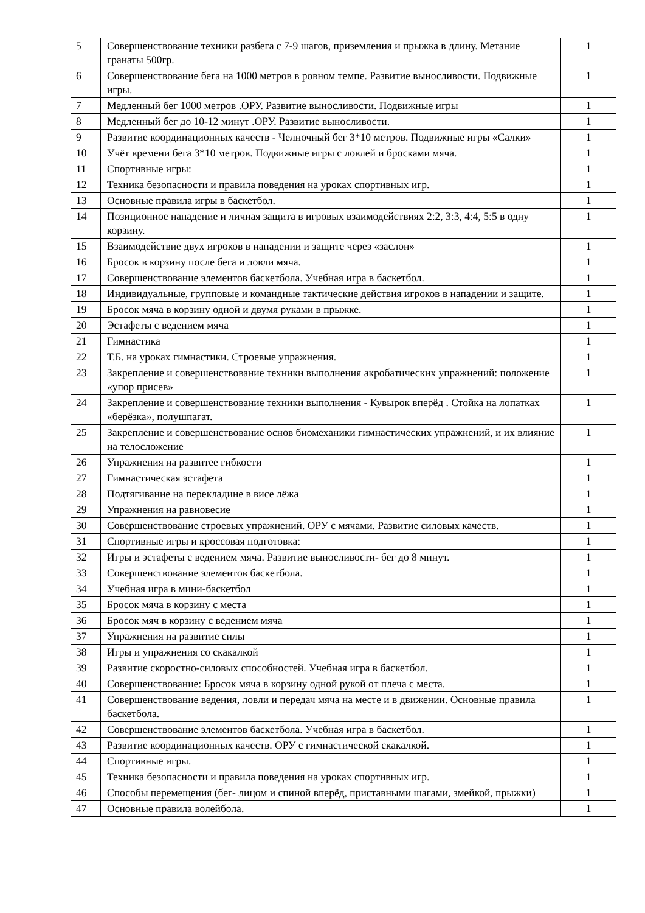| 5 | Совершенствование техники разбега с 7-9 шагов, приземления и прыжка в длину. Метание гранаты 500гр. | 1 |
| 6 | Совершенствование бега на 1000 метров в ровном темпе. Развитие выносливости. Подвижные игры. | 1 |
| 7 | Медленный бег 1000 метров .ОРУ. Развитие выносливости. Подвижные игры | 1 |
| 8 | Медленный бег до 10-12 минут .ОРУ. Развитие выносливости. | 1 |
| 9 | Развитие координационных качеств - Челночный бег 3*10 метров. Подвижные игры «Салки» | 1 |
| 10 | Учёт времени бега 3*10 метров. Подвижные игры с ловлей и бросками мяча. | 1 |
| 11 | Спортивные игры: | 1 |
| 12 | Техника безопасности и правила поведения на уроках спортивных игр. | 1 |
| 13 | Основные правила игры в баскетбол. | 1 |
| 14 | Позиционное нападение и личная защита в игровых взаимодействиях 2:2, 3:3, 4:4, 5:5 в одну корзину. | 1 |
| 15 | Взаимодействие двух игроков в нападении и защите через «заслон» | 1 |
| 16 | Бросок в корзину после бега и ловли мяча. | 1 |
| 17 | Совершенствование элементов баскетбола. Учебная игра в баскетбол. | 1 |
| 18 | Индивидуальные, групповые и командные тактические действия игроков в нападении и защите. | 1 |
| 19 | Бросок мяча в корзину одной и двумя руками в прыжке. | 1 |
| 20 | Эстафеты с ведением мяча | 1 |
| 21 | Гимнастика | 1 |
| 22 | Т.Б. на уроках гимнастики. Строевые упражнения. | 1 |
| 23 | Закрепление и совершенствование техники выполнения акробатических упражнений: положение «упор присев» | 1 |
| 24 | Закрепление и совершенствование техники выполнения - Кувырок вперёд . Стойка на лопатках «берёзка», полушпагат. | 1 |
| 25 | Закрепление и совершенствование основ биомеханики гимнастических упражнений, и их влияние на телосложение | 1 |
| 26 | Упражнения на развитее гибкости | 1 |
| 27 | Гимнастическая эстафета | 1 |
| 28 | Подтягивание на перекладине в висе лёжа | 1 |
| 29 | Упражнения на равновесие | 1 |
| 30 | Совершенствование строевых упражнений. ОРУ с мячами. Развитие силовых качеств. | 1 |
| 31 | Спортивные игры и кроссовая подготовка: | 1 |
| 32 | Игры и эстафеты с ведением мяча. Развитие выносливости- бег до 8 минут. | 1 |
| 33 | Совершенствование элементов баскетбола. | 1 |
| 34 | Учебная игра в мини-баскетбол | 1 |
| 35 | Бросок мяча в корзину с места | 1 |
| 36 | Бросок мяч в корзину с ведением мяча | 1 |
| 37 | Упражнения на развитие силы | 1 |
| 38 | Игры и упражнения со скакалкой | 1 |
| 39 | Развитие скоростно-силовых способностей. Учебная игра в баскетбол. | 1 |
| 40 | Совершенствование: Бросок мяча в корзину одной рукой от плеча с места. | 1 |
| 41 | Совершенствование ведения, ловли и передач мяча на месте и в движении. Основные правила баскетбола. | 1 |
| 42 | Совершенствование элементов баскетбола. Учебная игра в баскетбол. | 1 |
| 43 | Развитие координационных качеств. ОРУ с гимнастической скакалкой. | 1 |
| 44 | Спортивные игры. | 1 |
| 45 | Техника безопасности и правила поведения на уроках спортивных игр. | 1 |
| 46 | Способы перемещения (бег- лицом и спиной вперёд, приставными шагами, змейкой, прыжки) | 1 |
| 47 | Основные правила волейбола. | 1 |